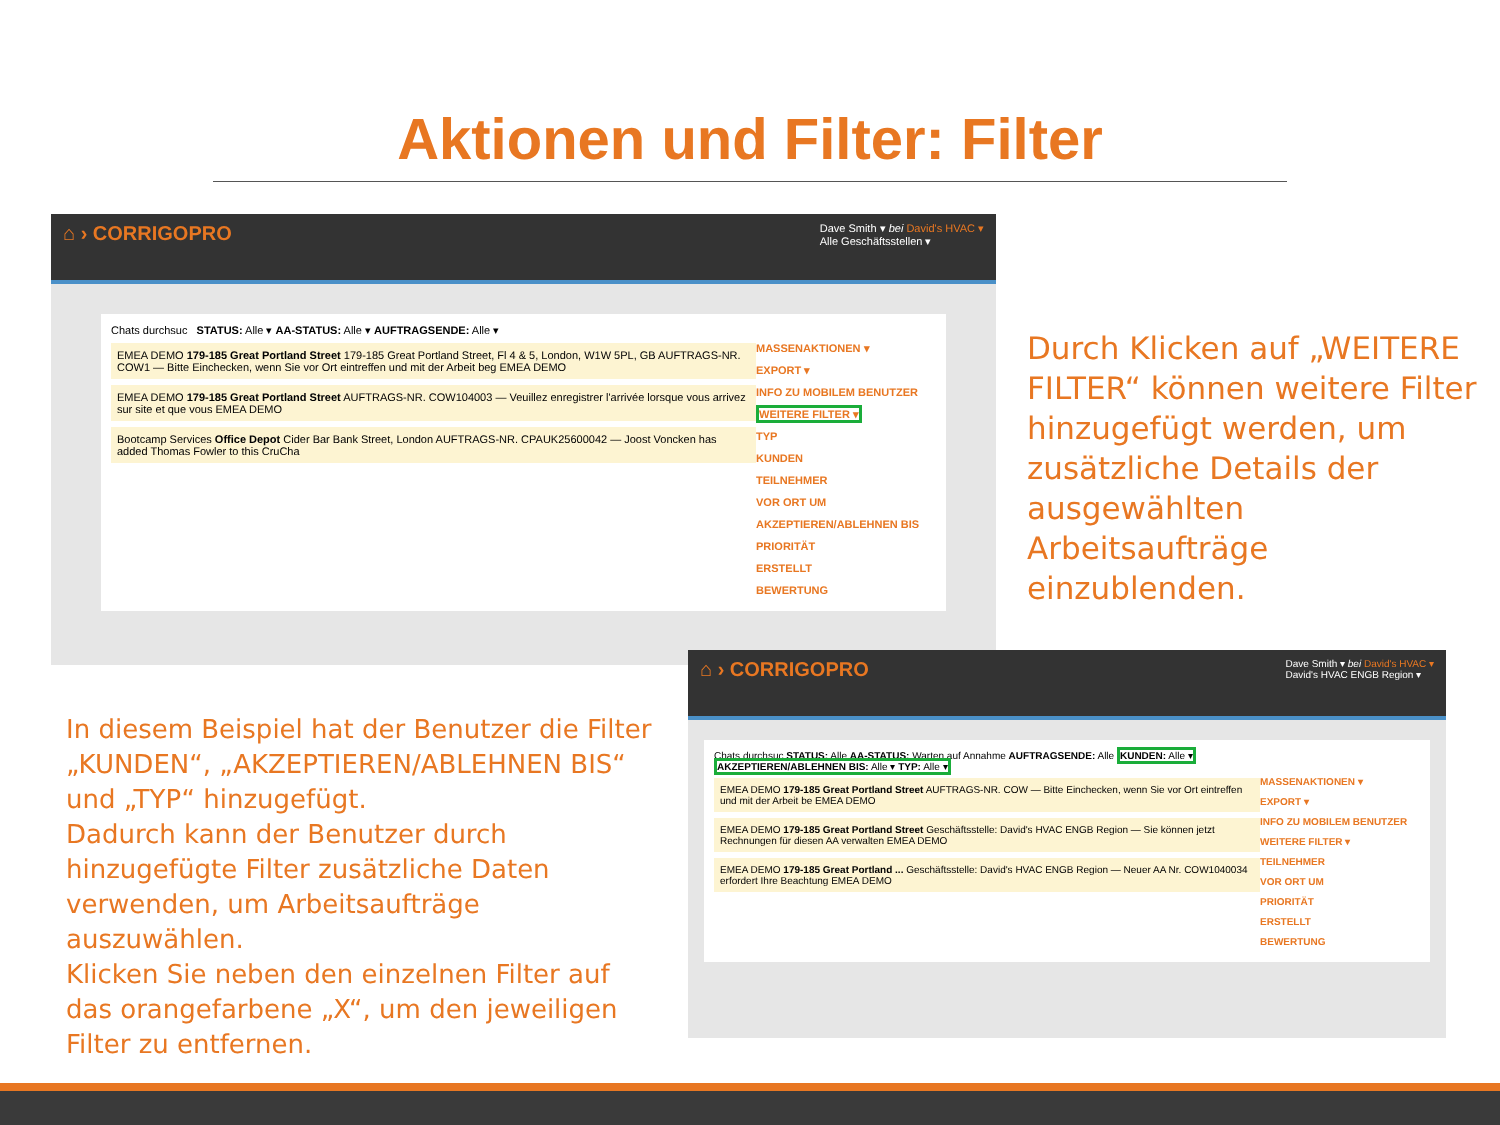Aktionen und Filter: Filter
⌂ › CORRIGOPRO Dave Smith ▾ bei David's HVAC ▾
Alle Geschäftsstellen ▾
Chats durchsuc STATUS: Alle ▾ AA-STATUS: Alle ▾ AUFTRAGSENDE: Alle ▾
EMEA DEMO 179-185 Great Portland Street 179-185 Great Portland Street, Fl 4 & 5, London, W1W 5PL, GB AUFTRAGS-NR. COW1 — Bitte Einchecken, wenn Sie vor Ort eintreffen und mit der Arbeit beg EMEA DEMO
EMEA DEMO 179-185 Great Portland Street AUFTRAGS-NR. COW104003 — Veuillez enregistrer l'arrivée lorsque vous arrivez sur site et que vous EMEA DEMO
Bootcamp Services Office Depot Cider Bar Bank Street, London AUFTRAGS-NR. CPAUK25600042 — Joost Voncken has added Thomas Fowler to this CruCha
MASSENAKTIONEN ▾
EXPORT ▾
INFO ZU MOBILEM BENUTZER
WEITERE FILTER ▾
TYP
KUNDEN
TEILNEHMER
VOR ORT UM
AKZEPTIEREN/ABLEHNEN BIS
PRIORITÄT
ERSTELLT
BEWERTUNG
Durch Klicken auf „WEITERE FILTER“ können weitere Filter hinzugefügt werden, um zusätzliche Details der ausgewählten Arbeitsaufträge einzublenden.
In diesem Beispiel hat der Benutzer die Filter „KUNDEN“, „AKZEPTIEREN/ABLEHNEN BIS“ und „TYP“ hinzugefügt.
Dadurch kann der Benutzer durch hinzugefügte Filter zusätzliche Daten verwenden, um Arbeitsaufträge auszuwählen.
Klicken Sie neben den einzelnen Filter auf das orangefarbene „X“, um den jeweiligen Filter zu entfernen.
⌂ › CORRIGOPRO Dave Smith ▾ bei David's HVAC ▾
David's HVAC ENGB Region ▾
Chats durchsuc STATUS: Alle AA-STATUS: Warten auf Annahme AUFTRAGSENDE: Alle KUNDEN: Alle ▾
AKZEPTIEREN/ABLEHNEN BIS: Alle ▾ TYP: Alle ▾
EMEA DEMO 179-185 Great Portland Street AUFTRAGS-NR. COW — Bitte Einchecken, wenn Sie vor Ort eintreffen und mit der Arbeit be EMEA DEMO
EMEA DEMO 179-185 Great Portland Street Geschäftsstelle: David's HVAC ENGB Region — Sie können jetzt Rechnungen für diesen AA verwalten EMEA DEMO
EMEA DEMO 179-185 Great Portland ... Geschäftsstelle: David's HVAC ENGB Region — Neuer AA Nr. COW1040034 erfordert Ihre Beachtung EMEA DEMO
MASSENAKTIONEN ▾
EXPORT ▾
INFO ZU MOBILEM BENUTZER
WEITERE FILTER ▾
TEILNEHMER
VOR ORT UM
PRIORITÄT
ERSTELLT
BEWERTUNG